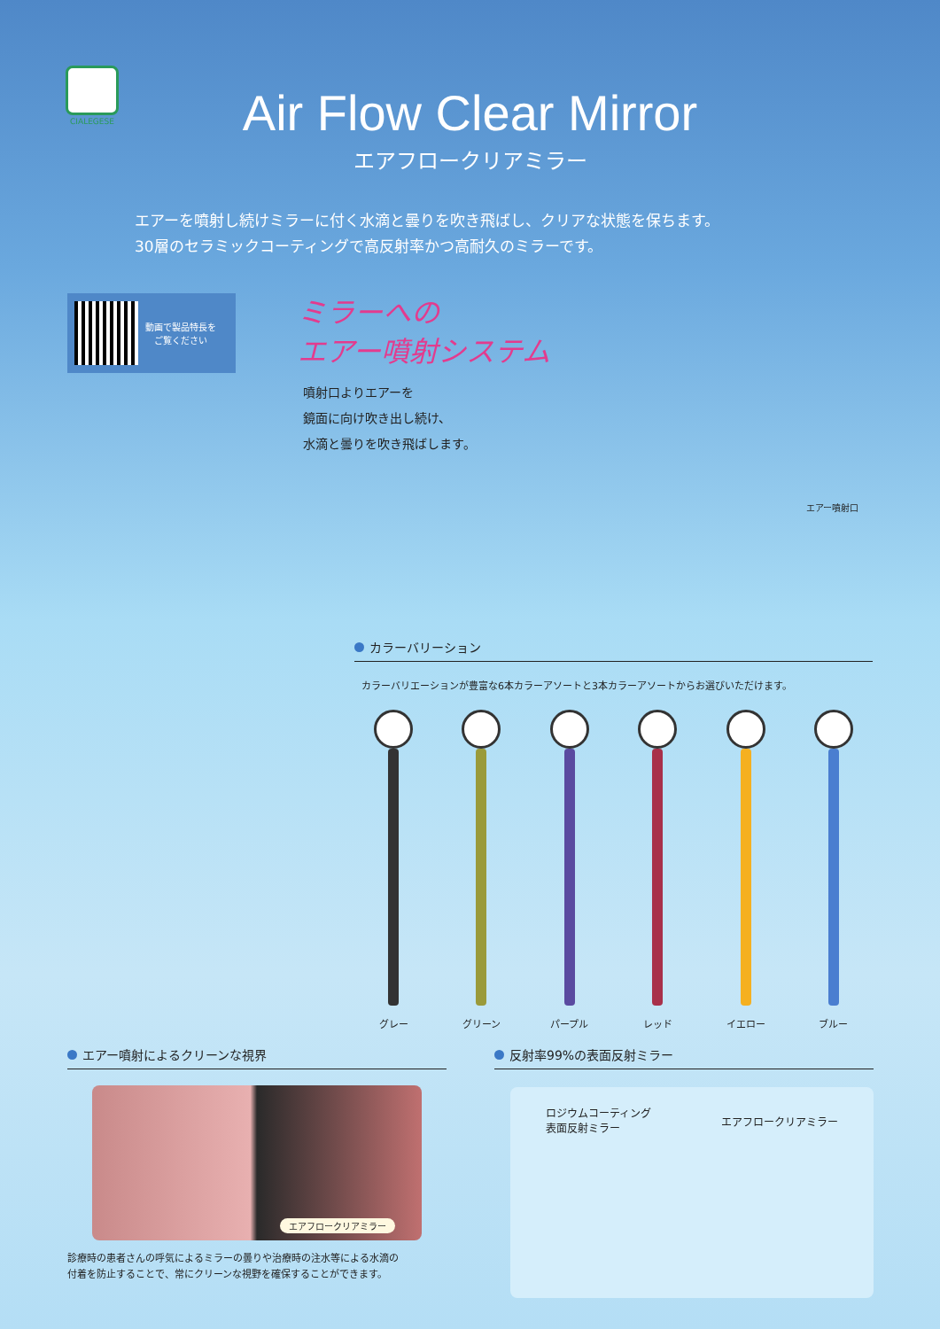CIALEGESE
Air Flow Clear Mirror
エアフロークリアミラー
エアーを噴射し続けミラーに付く水滴と曇りを吹き飛ばし、クリアな状態を保ちます。
30層のセラミックコーティングで高反射率かつ高耐久のミラーです。
動画で製品特長を
ご覧ください
ミラーへの
エアー噴射システム
噴射口よりエアーを
鏡面に向け吹き出し続け、
水滴と曇りを吹き飛ばします。
エアー噴射口
カラーバリーション
カラーバリエーションが豊富な6本カラーアソートと3本カラーアソートからお選びいただけます。
グレー グリーン パープル レッド イエロー ブルー
エアー噴射によるクリーンな視界
エアフロークリアミラー
診療時の患者さんの呼気によるミラーの曇りや治療時の注水等による水滴の
付着を防止することで、常にクリーンな視野を確保することができます。
反射率99%の表面反射ミラー
ロジウムコーティング
表面反射ミラー
エアフロークリアミラー